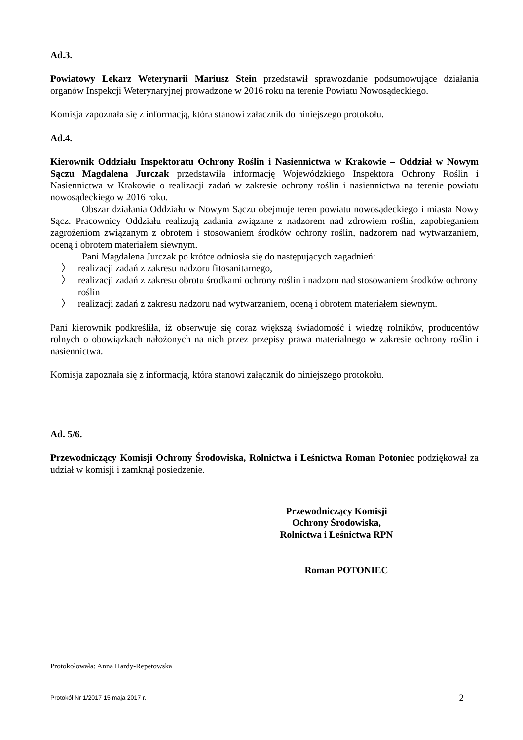Ad.3.
Powiatowy Lekarz Weterynarii Mariusz Stein przedstawił sprawozdanie podsumowujące działania organów Inspekcji Weterynaryjnej prowadzone w 2016 roku na terenie Powiatu Nowosądeckiego.
Komisja zapoznała się z informacją, która stanowi załącznik do niniejszego protokołu.
Ad.4.
Kierownik Oddziału Inspektoratu Ochrony Roślin i Nasiennictwa w Krakowie – Oddział w Nowym Sączu Magdalena Jurczak przedstawiła informację Wojewódzkiego Inspektora Ochrony Roślin i Nasiennictwa w Krakowie o realizacji zadań w zakresie ochrony roślin i nasiennictwa na terenie powiatu nowosądeckiego w 2016 roku.
Obszar działania Oddziału w Nowym Sączu obejmuje teren powiatu nowosądeckiego i miasta Nowy Sącz. Pracownicy Oddziału realizują zadania związane z nadzorem nad zdrowiem roślin, zapobieganiem zagrożeniom związanym z obrotem i stosowaniem środków ochrony roślin, nadzorem nad wytwarzaniem, oceną i obrotem materiałem siewnym.
Pani Magdalena Jurczak po krótce odniosła się do następujących zagadnień:
〉 realizacji zadań z zakresu nadzoru fitosanitarnego,
〉 realizacji zadań z zakresu obrotu środkami ochrony roślin i nadzoru nad stosowaniem środków ochrony roślin
〉 realizacji zadań z zakresu nadzoru nad wytwarzaniem, oceną i obrotem materiałem siewnym.
Pani kierownik podkreśliła, iż obserwuje się coraz większą świadomość i wiedzę rolników, producentów rolnych o obowiązkach nałożonych na nich przez przepisy prawa materialnego w zakresie ochrony roślin i nasiennictwa.
Komisja zapoznała się z informacją, która stanowi załącznik do niniejszego protokołu.
Ad. 5/6.
Przewodniczący Komisji Ochrony Środowiska, Rolnictwa i Leśnictwa Roman Potoniec podziękował za udział w komisji i zamknął posiedzenie.
Przewodniczący Komisji
Ochrony Środowiska,
Rolnictwa i Leśnictwa RPN
Roman POTONIEC
Protokołowała: Anna Hardy-Repetowska
Protokół Nr 1/2017 15 maja 2017 r. 2